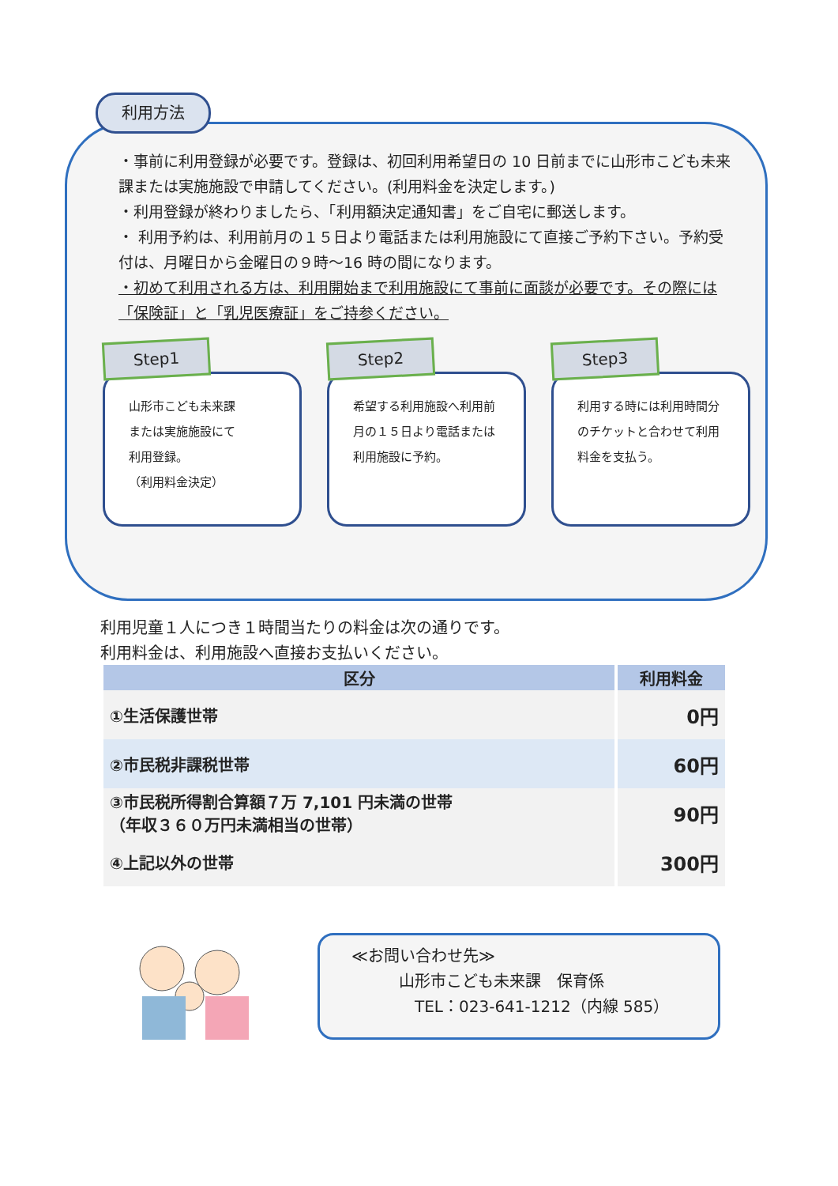利用方法
・事前に利用登録が必要です。登録は、初回利用希望日の 10 日前までに山形市こども未来課または実施施設で申請してください。(利用料金を決定します。)
・利用登録が終わりましたら、「利用額決定通知書」をご自宅に郵送します。
・ 利用予約は、利用前月の１５日より電話または利用施設にて直接ご予約下さい。予約受付は、月曜日から金曜日の９時～16 時の間になります。
・初めて利用される方は、利用開始まで利用施設にて事前に面談が必要です。その際には「保険証」と「乳児医療証」をご持参ください。
Step1
山形市こども未来課
または実施施設にて
利用登録。
（利用料金決定）
Step2
希望する利用施設へ利用前月の１５日より電話または利用施設に予約。
Step3
利用する時には利用時間分のチケットと合わせて利用料金を支払う。
利用児童１人につき１時間当たりの料金は次の通りです。
利用料金は、利用施設へ直接お支払いください。
| 区分 | 利用料金 |
| --- | --- |
| ①生活保護世帯 | 0円 |
| ②市民税非課税世帯 | 60円 |
| ③市民税所得割合算額７万 7,101 円未満の世帯 （年収３６０万円未満相当の世帯） | 90円 |
| ④上記以外の世帯 | 300円 |
≪お問い合わせ先≫
　　　山形市こども未来課　保育係
　　　　TEL：023-641-1212（内線 585）